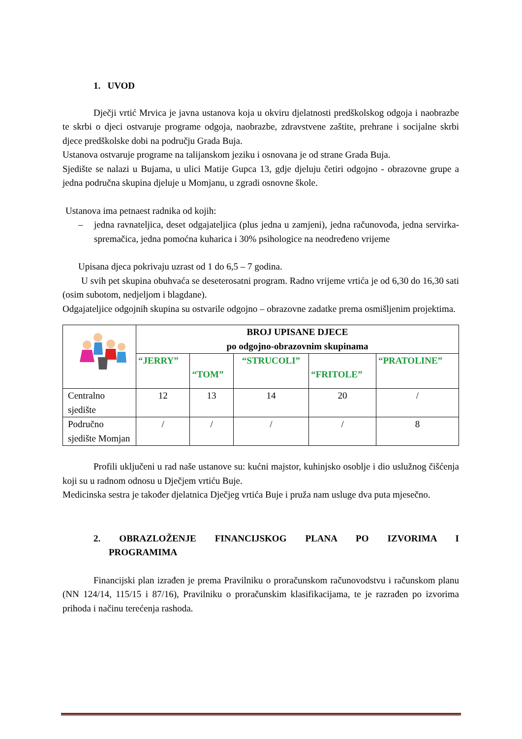1. UVOD
Dječji vrtić Mrvica je javna ustanova koja u okviru djelatnosti predškolskog odgoja i naobrazbe te skrbi o djeci ostvaruje programe odgoja, naobrazbe, zdravstvene zaštite, prehrane i socijalne skrbi djece predškolske dobi na području Grada Buja.
Ustanova ostvaruje programe na talijanskom jeziku i osnovana je od strane Grada Buja.
Sjedište se nalazi u Bujama, u ulici Matije Gupca 13, gdje djeluju četiri odgojno - obrazovne grupe a jedna područna skupina djeluje u Momjanu, u zgradi osnovne škole.
Ustanova ima petnaest radnika od kojih:
– jedna ravnateljica, deset odgajateljica (plus jedna u zamjeni), jedna računovođa, jedna servirka-spremačica, jedna pomoćna kuharica i 30% psihologice na neodređeno vrijeme
Upisana djeca pokrivaju uzrast od 1 do 6,5 – 7 godina.
U svih pet skupina obuhvaća se deseterosatni program. Radno vrijeme vrtića je od 6,30 do 16,30 sati (osim subotom, nedjeljom i blagdane).
Odgajateljice odgojnih skupina su ostvarile odgojno – obrazovne zadatke prema osmišljenim projektima.
| | BROJ UPISANE DJECE po odgojno-obrazovnim skupinama | | | | |
| | “JERRY” | “TOM” | “STRUCOLI” | “FRITOLE” | “PRATOLINE” |
| Centralno sjedište | 12 | 13 | 14 | 20 | / |
| Područno sjedište Momjan | / | / | / | / | 8 |
Profili uključeni u rad naše ustanove su: kućni majstor, kuhinjsko osoblje i dio uslužnog čišćenja koji su u radnom odnosu u Dječjem vrtiću Buje.
Medicinska sestra je također djelatnica Dječjeg vrtića Buje i pruža nam usluge dva puta mjesečno.
2. OBRAZLOŽENJE FINANCIJSKOG PLANA PO IZVORIMA I PROGRAMIMA
Financijski plan izrađen je prema Pravilniku o proračunskom računovodstvu i računskom planu (NN 124/14, 115/15 i 87/16), Pravilniku o proračunskim klasifikacijama, te je razrađen po izvorima prihoda i načinu terećenja rashoda.